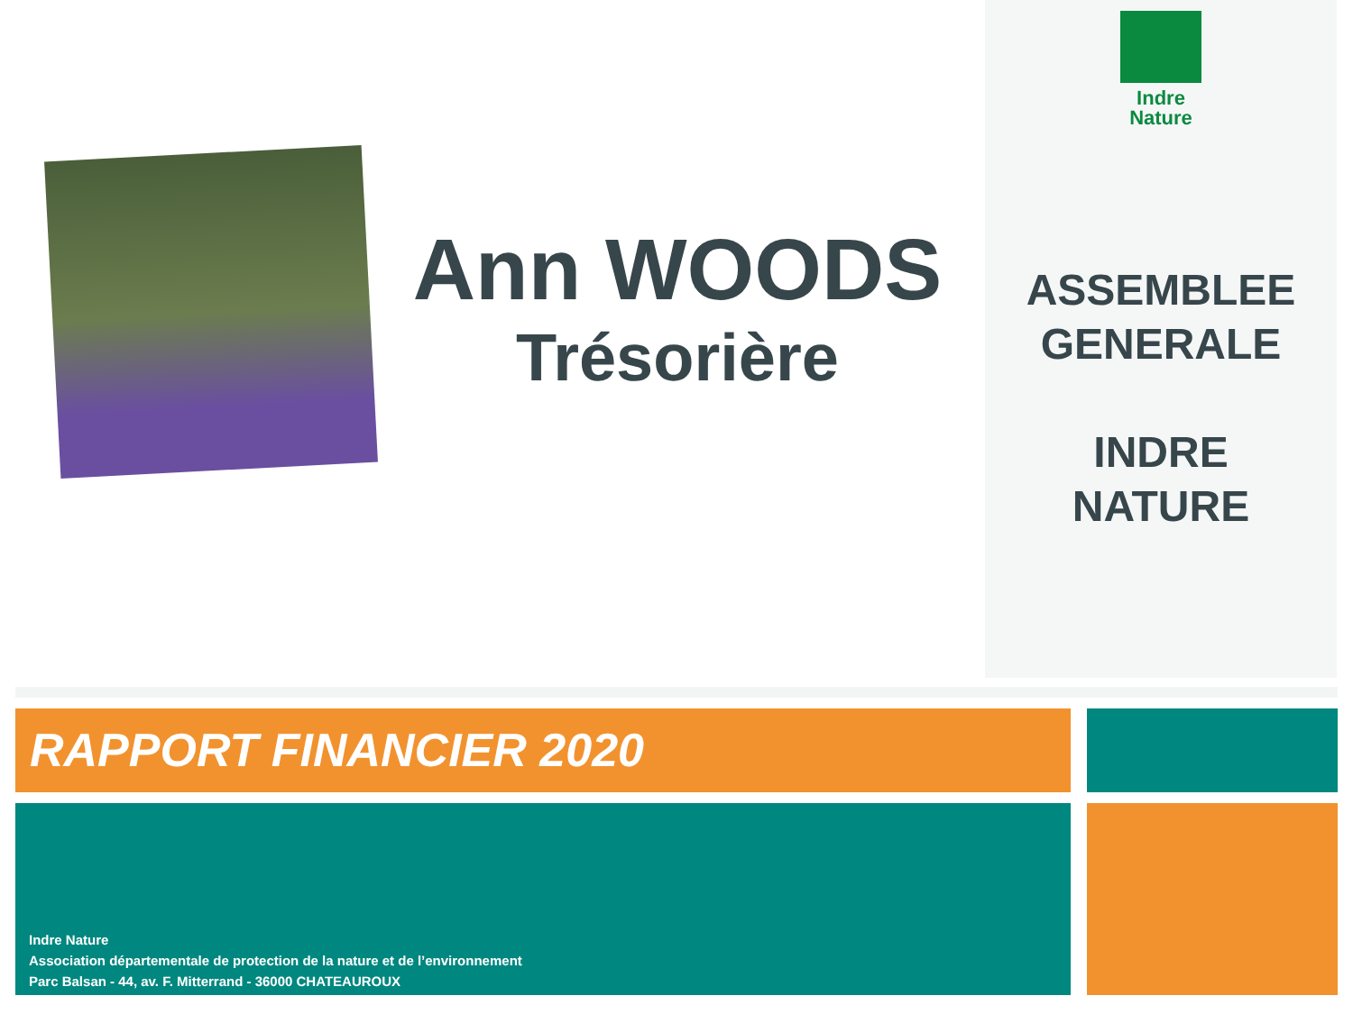Ann WOODS
Trésorière
Indre
Nature
ASSEMBLEE
GENERALE
INDRE
NATURE
RAPPORT FINANCIER 2020
Indre Nature
Association départementale de protection de la nature et de l’environnement
Parc Balsan - 44, av. F. Mitterrand - 36000 CHATEAUROUX